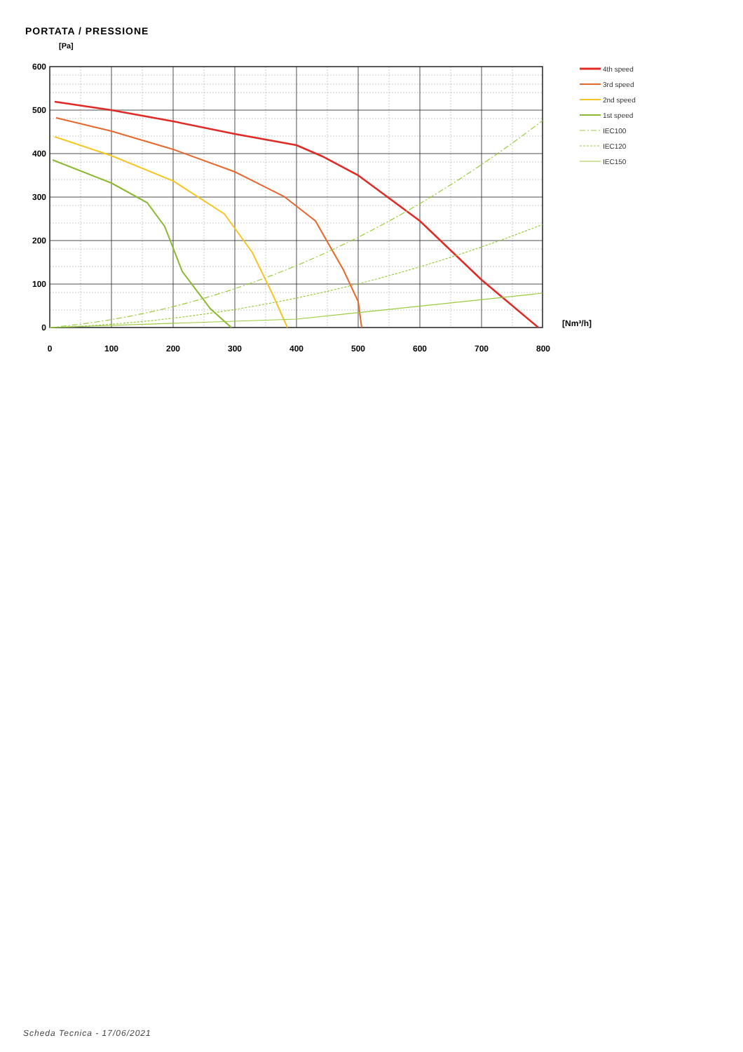PORTATA / PRESSIONE
[Pa]
600
500
400
300
200
100
0
0
100
200
300
400
500
600
700
800
[Nm³/h]
4th speed
3rd speed
2nd speed
1st speed
IEC100
IEC120
IEC150
Scheda Tecnica - 17/06/2021